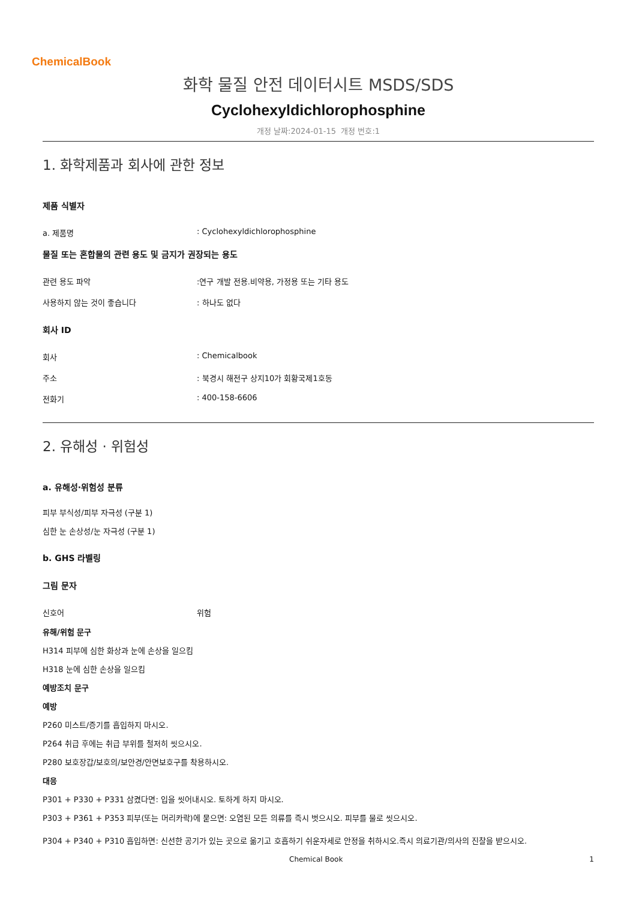ChemicalBook
화학 물질 안전 데이터시트 MSDS/SDS
Cyclohexyldichlorophosphine
개정 날짜:2024-01-15 개정 번호:1
1. 화학제품과 회사에 관한 정보
제품 식별자
a. 제품명: Cyclohexyldichlorophosphine
물질 또는 혼합물의 관련 용도 및 금지가 권장되는 용도
관련 용도 파악:연구 개발 전용.비약용, 가정용 또는 기타 용도
사용하지 않는 것이 좋습니다: 하나도 없다
회사 ID
회사: Chemicalbook
주소: 북경시 해전구 상지10가 회황국제1호동
전화기: 400-158-6606
2. 유해성 · 위험성
a. 유해성·위험성 분류
피부 부식성/피부 자극성 (구분 1)
심한 눈 손상성/눈 자극성 (구분 1)
b. GHS 라벨링
그림 문자
신호어 위험
유해/위험 문구
H314 피부에 심한 화상과 눈에 손상을 일으킴
H318 눈에 심한 손상을 일으킴
예방조치 문구
예방
P260 미스트/증기를 흡입하지 마시오.
P264 취급 후에는 취급 부위를 철저히 씻으시오.
P280 보호장갑/보호의/보안경/안면보호구를 착용하시오.
대응
P301 + P330 + P331 삼켰다면: 입을 씻어내시오. 토하게 하지 마시오.
P303 + P361 + P353 피부(또는 머리카락)에 묻으면: 오염된 모든 의류를 즉시 벗으시오. 피부를 물로 씻으시오.
P304 + P340 + P310 흡입하면: 신선한 공기가 있는 곳으로 옮기고 호흡하기 쉬운자세로 안정을 취하시오.즉시 의료기관/의사의 진찰을 받으시오.
Chemical Book 1